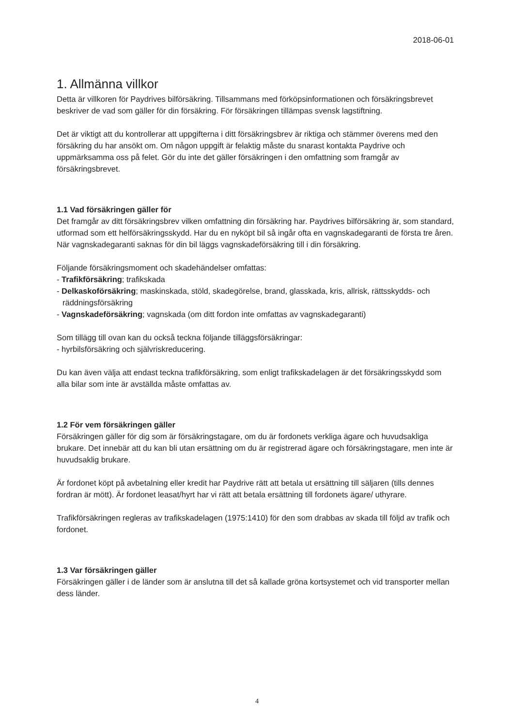2018-06-01
1. Allmänna villkor
Detta är villkoren för Paydrives bilförsäkring. Tillsammans med förköpsinformationen och försäkringsbrevet beskriver de vad som gäller för din försäkring. För försäkringen tillämpas svensk lagstiftning.
Det är viktigt att du kontrollerar att uppgifterna i ditt försäkringsbrev är riktiga och stämmer överens med den försäkring du har ansökt om. Om någon uppgift är felaktig måste du snarast kontakta Paydrive och uppmärksamma oss på felet. Gör du inte det gäller försäkringen i den omfattning som framgår av försäkringsbrevet.
1.1 Vad försäkringen gäller för
Det framgår av ditt försäkringsbrev vilken omfattning din försäkring har. Paydrives bilförsäkring är, som standard, utformad som ett helförsäkringsskydd. Har du en nyköpt bil så ingår ofta en vagnskadegaranti de första tre åren. När vagnskadegaranti saknas för din bil läggs vagnskadeförsäkring till i din försäkring.
Följande försäkringsmoment och skadehändelser omfattas:
- Trafikförsäkring; trafikskada
- Delkaskoförsäkring; maskinskada, stöld, skadegörelse, brand, glasskada, kris, allrisk, rättsskydds- och räddningsförsäkring
- Vagnskadeförsäkring; vagnskada (om ditt fordon inte omfattas av vagnskadegaranti)
Som tillägg till ovan kan du också teckna följande tilläggsförsäkringar:
- hyrbilsförsäkring och självriskreducering.
Du kan även välja att endast teckna trafikförsäkring, som enligt trafikskadelagen är det försäkringsskydd som alla bilar som inte är avställda måste omfattas av.
1.2 För vem försäkringen gäller
Försäkringen gäller för dig som är försäkringstagare, om du är fordonets verkliga ägare och huvudsakliga brukare. Det innebär att du kan bli utan ersättning om du är registrerad ägare och försäkringstagare, men inte är huvudsaklig brukare.
Är fordonet köpt på avbetalning eller kredit har Paydrive rätt att betala ut ersättning till säljaren (tills dennes fordran är mött). Är fordonet leasat/hyrt har vi rätt att betala ersättning till fordonets ägare/ uthyrare.
Trafikförsäkringen regleras av trafikskadelagen (1975:1410) för den som drabbas av skada till följd av trafik och fordonet.
1.3 Var försäkringen gäller
Försäkringen gäller i de länder som är anslutna till det så kallade gröna kortsystemet och vid transporter mellan dess länder.
4